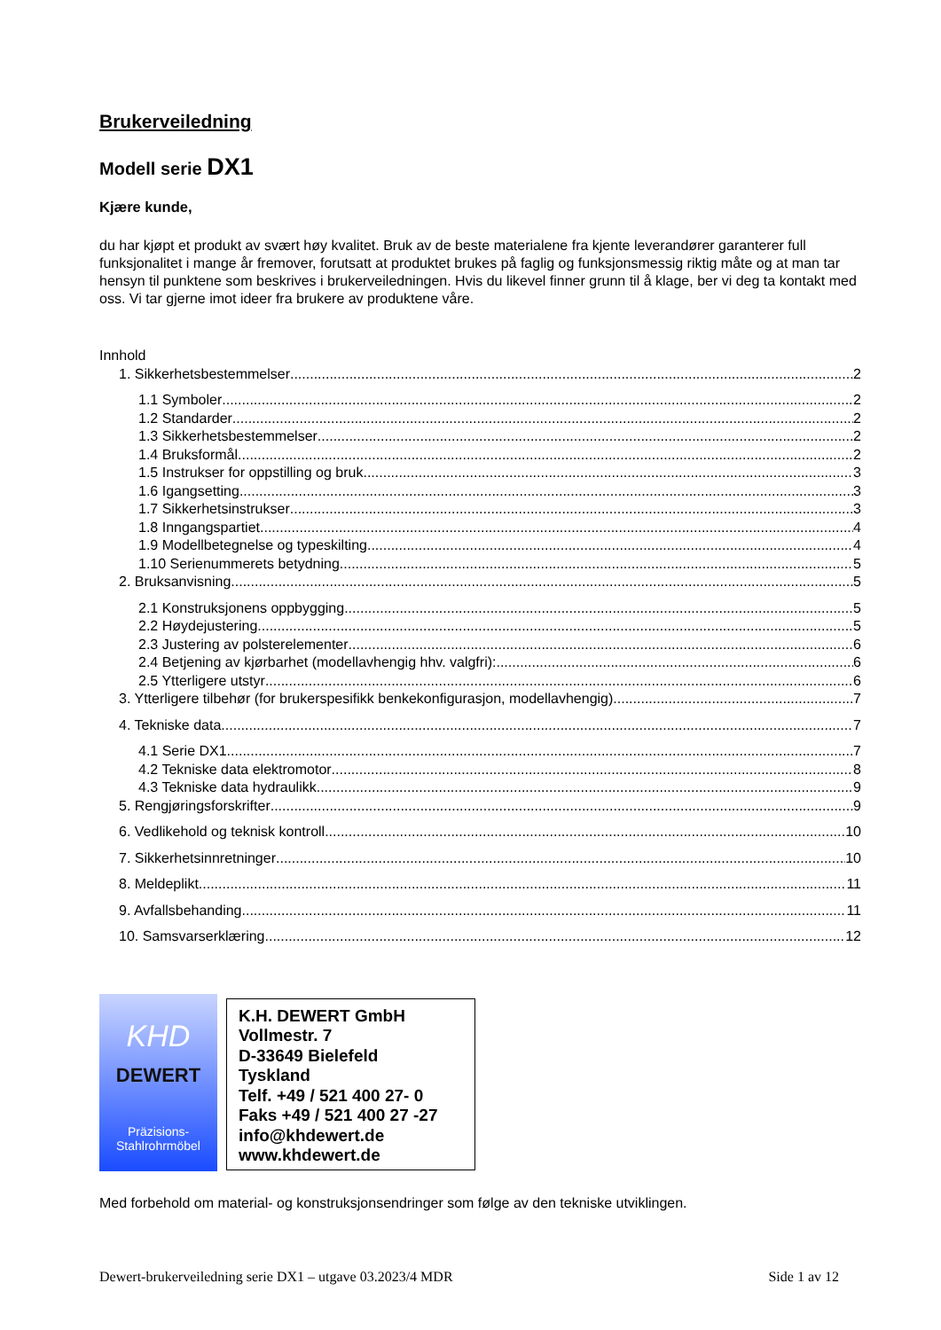Brukerveiledning
Modell serie DX1
Kjære kunde,
du har kjøpt et produkt av svært høy kvalitet. Bruk av de beste materialene fra kjente leverandører garanterer full funksjonalitet i mange år fremover, forutsatt at produktet brukes på faglig og funksjonsmessig riktig måte og at man tar hensyn til punktene som beskrives i brukerveiledningen. Hvis du likevel finner grunn til å klage, ber vi deg ta kontakt med oss. Vi tar gjerne imot ideer fra brukere av produktene våre.
Innhold
1. Sikkerhetsbestemmelser 2
1.1 Symboler 2
1.2 Standarder 2
1.3 Sikkerhetsbestemmelser 2
1.4 Bruksformål 2
1.5 Instrukser for oppstilling og bruk 3
1.6 Igangsetting 3
1.7 Sikkerhetsinstrukser 3
1.8 Inngangspartiet 4
1.9 Modellbetegnelse og typeskilting 4
1.10 Serienummerets betydning 5
2. Bruksanvisning 5
2.1 Konstruksjonens oppbygging 5
2.2 Høydejustering 5
2.3 Justering av polsterelementer 6
2.4 Betjening av kjørbarhet (modellavhengig hhv. valgfri): 6
2.5 Ytterligere utstyr 6
3. Ytterligere tilbehør (for brukerspesifikk benkekonfigurasjon, modellavhengig) 7
4. Tekniske data 7
4.1 Serie DX1 7
4.2 Tekniske data elektromotor 8
4.3 Tekniske data hydraulikk 9
5. Rengjøringsforskrifter 9
6. Vedlikehold og teknisk kontroll 10
7. Sikkerhetsinnretninger 10
8. Meldeplikt 11
9. Avfallsbehanding 11
10. Samsvarserklæring 12
KHD
DEWERT
Präzisions-
Stahlrohrmöbel
K.H. DEWERT GmbH
Vollmestr. 7
D-33649 Bielefeld
Tyskland
Telf. +49 / 521 400 27- 0
Faks +49 / 521 400 27 -27
info@khdewert.de
www.khdewert.de
Med forbehold om material- og konstruksjonsendringer som følge av den tekniske utviklingen.
Dewert-brukerveiledning serie DX1 – utgave 03.2023/4 MDR Side 1 av 12